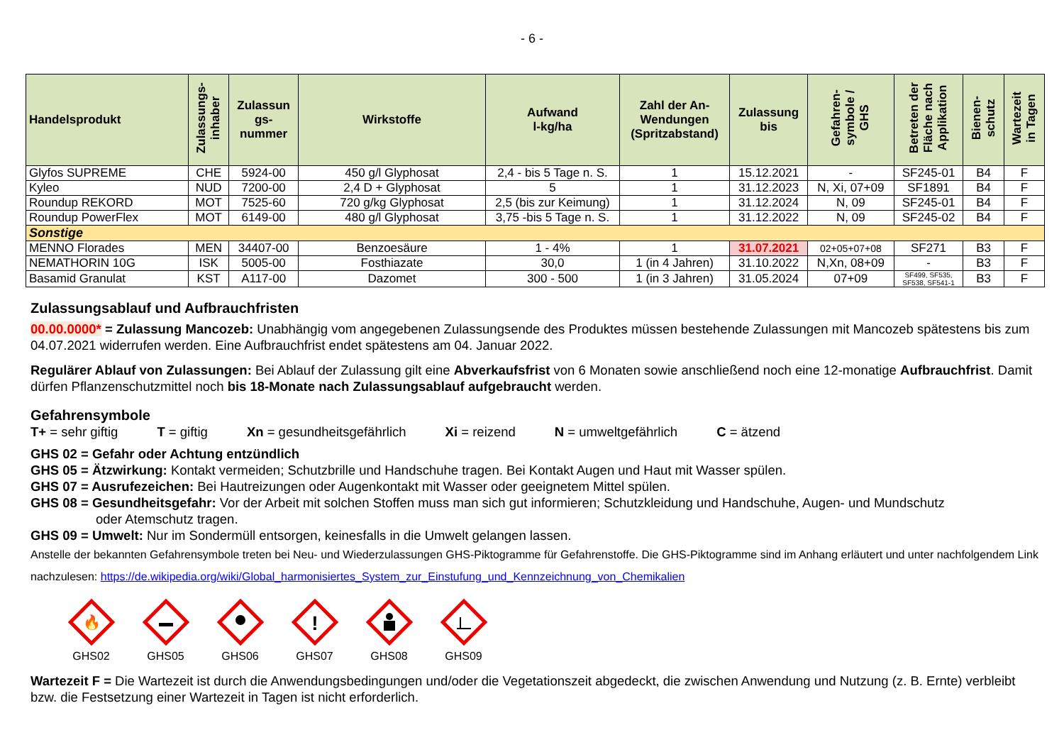- 6 -
| Handelsprodukt | Zulassungs- inhaber | Zulassun gs- nummer | Wirkstoffe | Aufwand l-kg/ha | Zahl der An- Wendungen (Spritzabstand) | Zulassung bis | Gefahren- symbole / GHS | Betreten der Fläche nach Applikation | Bienen- schutz | Wartezeit in Tagen |
| --- | --- | --- | --- | --- | --- | --- | --- | --- | --- | --- |
| Glyfos SUPREME | CHE | 5924-00 | 450 g/l Glyphosat | 2,4 - bis 5 Tage n. S. | 1 | 15.12.2021 | - | SF245-01 | B4 | F |
| Kyleo | NUD | 7200-00 | 2,4 D + Glyphosat | 5 | 1 | 31.12.2023 | N, Xi, 07+09 | SF1891 | B4 | F |
| Roundup REKORD | MOT | 7525-60 | 720 g/kg Glyphosat | 2,5 (bis zur Keimung) | 1 | 31.12.2024 | N, 09 | SF245-01 | B4 | F |
| Roundup PowerFlex | MOT | 6149-00 | 480 g/l Glyphosat | 3,75 -bis 5 Tage n. S. | 1 | 31.12.2022 | N, 09 | SF245-02 | B4 | F |
| Sonstige | | | | | | | | | | |
| MENNO Florades | MEN | 34407-00 | Benzoesäure | 1 - 4% | 1 | 31.07.2021 | 02+05+07+08 | SF271 | B3 | F |
| NEMATHORIN 10G | ISK | 5005-00 | Fosthiazate | 30,0 | 1 (in 4 Jahren) | 31.10.2022 | N,Xn, 08+09 | - | B3 | F |
| Basamid Granulat | KST | A117-00 | Dazomet | 300 - 500 | 1 (in 3 Jahren) | 31.05.2024 | 07+09 | SF499, SF535, SF538, SF541-1 | B3 | F |
Zulassungsablauf und Aufbrauchfristen
00.00.0000* = Zulassung Mancozeb: Unabhängig vom angegebenen Zulassungsende des Produktes müssen bestehende Zulassungen mit Mancozeb spätestens bis zum 04.07.2021 widerrufen werden. Eine Aufbrauchfrist endet spätestens am 04. Januar 2022.
Regulärer Ablauf von Zulassungen: Bei Ablauf der Zulassung gilt eine Abverkaufsfrist von 6 Monaten sowie anschließend noch eine 12-monatige Aufbrauchfrist. Damit dürfen Pflanzenschutzmittel noch bis 18-Monate nach Zulassungsablauf aufgebraucht werden.
Gefahrensymbole
T+ = sehr giftig T = giftig Xn = gesundheitsgefährlich Xi = reizend N = umweltgefährlich C = ätzend
GHS 02 = Gefahr oder Achtung entzündlich
GHS 05 = Ätzwirkung: Kontakt vermeiden; Schutzbrille und Handschuhe tragen. Bei Kontakt Augen und Haut mit Wasser spülen.
GHS 07 = Ausrufezeichen: Bei Hautreizungen oder Augenkontakt mit Wasser oder geeignetem Mittel spülen.
GHS 08 = Gesundheitsgefahr: Vor der Arbeit mit solchen Stoffen muss man sich gut informieren; Schutzkleidung und Handschuhe, Augen- und Mundschutz
oder Atemschutz tragen.
GHS 09 = Umwelt: Nur im Sondermüll entsorgen, keinesfalls in die Umwelt gelangen lassen.
Anstelle der bekannten Gefahrensymbole treten bei Neu- und Wiederzulassungen GHS-Piktogramme für Gefahrenstoffe. Die GHS-Piktogramme sind im Anhang erläutert und unter nachfolgendem Link nachzulesen: https://de.wikipedia.org/wiki/Global_harmonisiertes_System_zur_Einstufung_und_Kennzeichnung_von_Chemikalien
🔥
GHS02
GHS05
GHS06
!
GHS07
GHS08
GHS09
Wartezeit F = Die Wartezeit ist durch die Anwendungsbedingungen und/oder die Vegetationszeit abgedeckt, die zwischen Anwendung und Nutzung (z. B. Ernte) verbleibt bzw. die Festsetzung einer Wartezeit in Tagen ist nicht erforderlich.